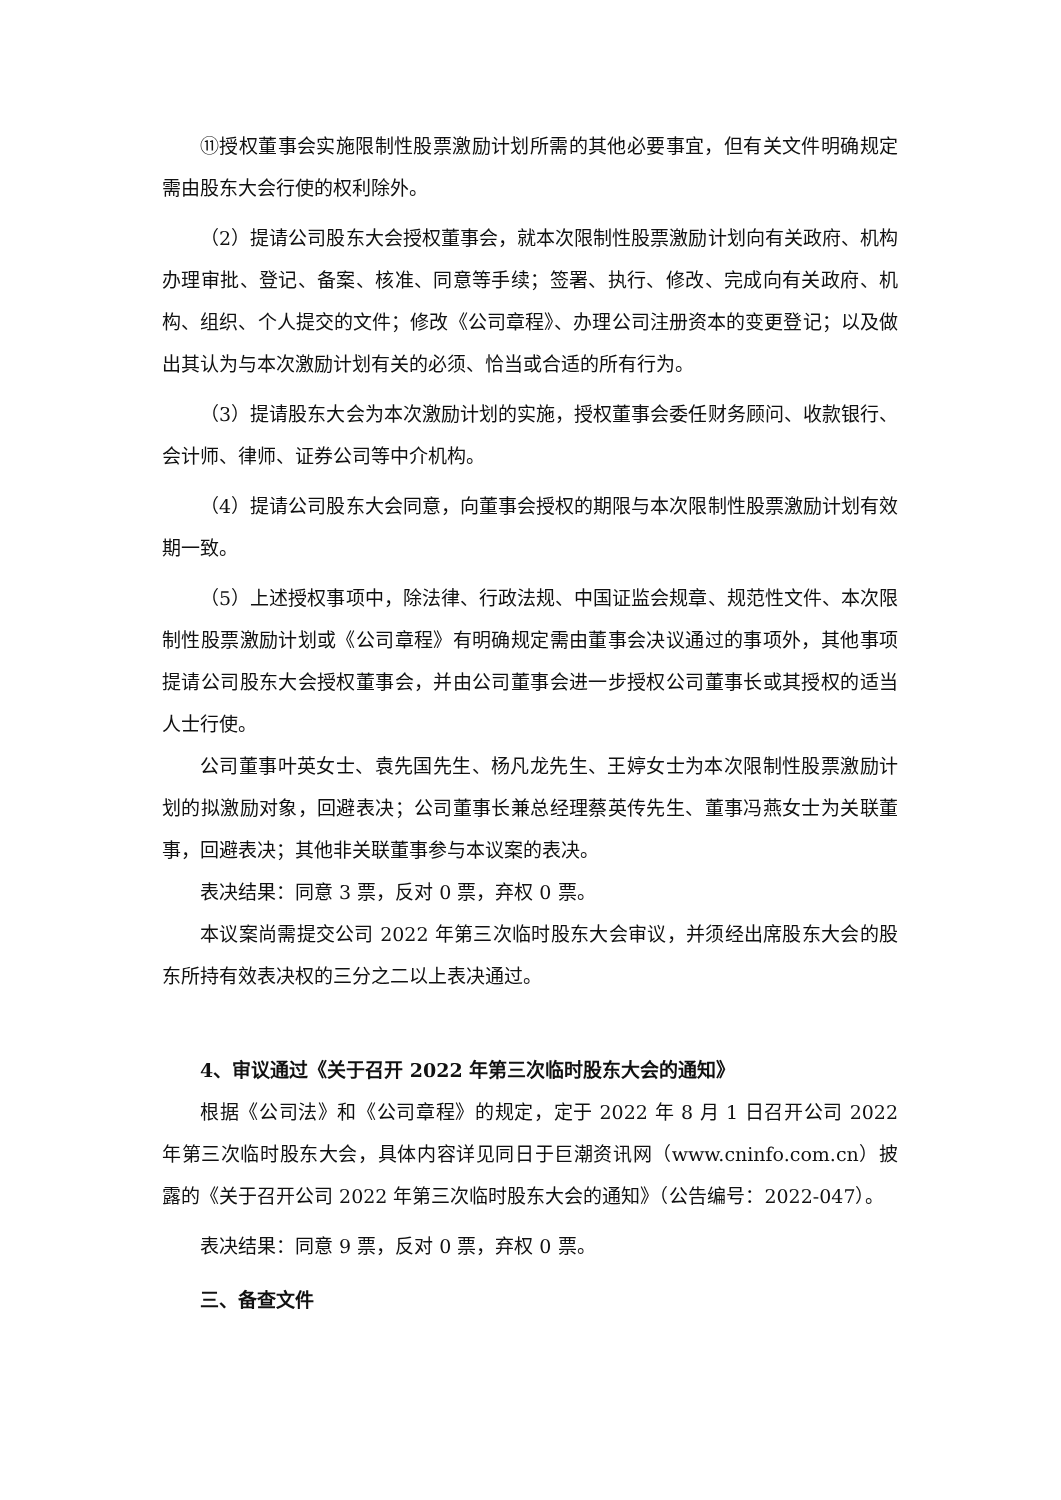⑪授权董事会实施限制性股票激励计划所需的其他必要事宜，但有关文件明确规定需由股东大会行使的权利除外。
（2）提请公司股东大会授权董事会，就本次限制性股票激励计划向有关政府、机构办理审批、登记、备案、核准、同意等手续；签署、执行、修改、完成向有关政府、机构、组织、个人提交的文件；修改《公司章程》、办理公司注册资本的变更登记；以及做出其认为与本次激励计划有关的必须、恰当或合适的所有行为。
（3）提请股东大会为本次激励计划的实施，授权董事会委任财务顾问、收款银行、会计师、律师、证券公司等中介机构。
（4）提请公司股东大会同意，向董事会授权的期限与本次限制性股票激励计划有效期一致。
（5）上述授权事项中，除法律、行政法规、中国证监会规章、规范性文件、本次限制性股票激励计划或《公司章程》有明确规定需由董事会决议通过的事项外，其他事项提请公司股东大会授权董事会，并由公司董事会进一步授权公司董事长或其授权的适当人士行使。
公司董事叶英女士、袁先国先生、杨凡龙先生、王婷女士为本次限制性股票激励计划的拟激励对象，回避表决；公司董事长兼总经理蔡英传先生、董事冯燕女士为关联董事，回避表决；其他非关联董事参与本议案的表决。
表决结果：同意 3 票，反对 0 票，弃权 0 票。
本议案尚需提交公司 2022 年第三次临时股东大会审议，并须经出席股东大会的股东所持有效表决权的三分之二以上表决通过。
4、审议通过《关于召开 2022 年第三次临时股东大会的通知》
根据《公司法》和《公司章程》的规定，定于 2022 年 8 月 1 日召开公司 2022 年第三次临时股东大会，具体内容详见同日于巨潮资讯网（www.cninfo.com.cn）披露的《关于召开公司 2022 年第三次临时股东大会的通知》（公告编号：2022-047）。
表决结果：同意 9 票，反对 0 票，弃权 0 票。
三、备查文件